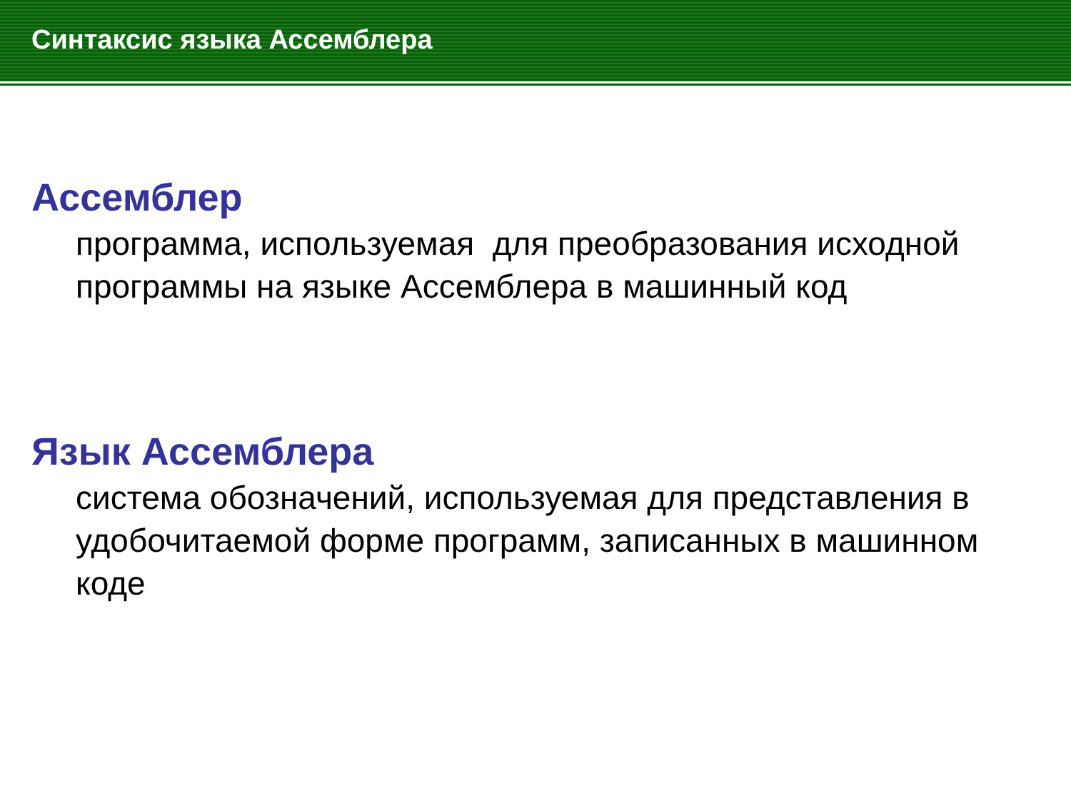Синтаксис языка Ассемблера
Ассемблер
программа, используемая для преобразования исходной программы на языке Ассемблера в машинный код
Язык Ассемблера
система обозначений, используемая для представления в удобочитаемой форме программ, записанных в машинном коде